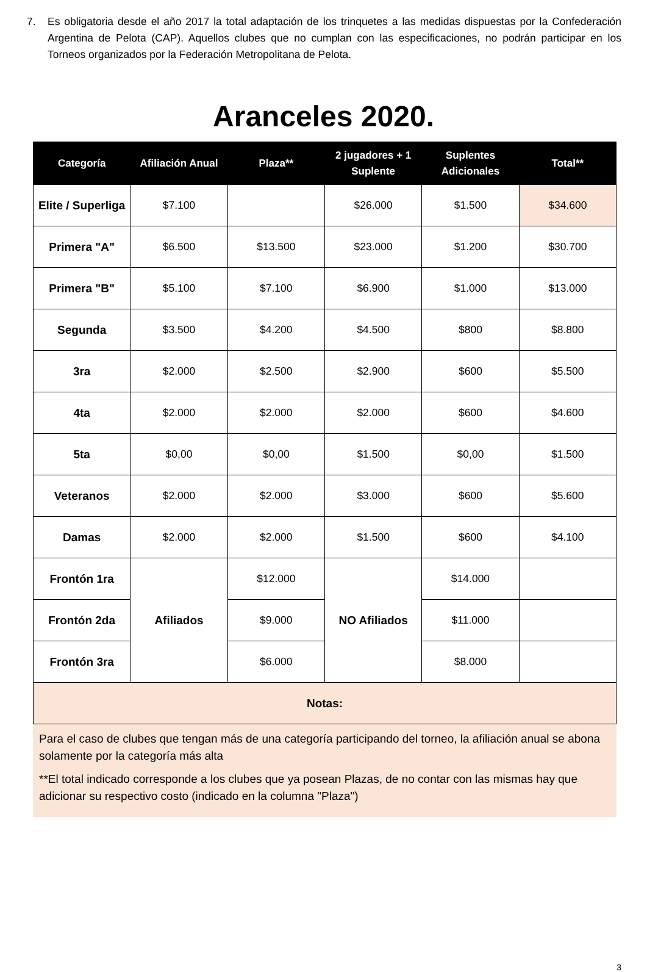7. Es obligatoria desde el año 2017 la total adaptación de los trinquetes a las medidas dispuestas por la Confederación Argentina de Pelota (CAP). Aquellos clubes que no cumplan con las especificaciones, no podrán participar en los Torneos organizados por la Federación Metropolitana de Pelota.
Aranceles 2020.
| Categoría | Afiliación Anual | Plaza** | 2 jugadores + 1 Suplente | Suplentes Adicionales | Total** |
| --- | --- | --- | --- | --- | --- |
| Elite / Superliga | $7.100 | | $26.000 | $1.500 | $34.600 |
| Primera "A" | $6.500 | $13.500 | $23.000 | $1.200 | $30.700 |
| Primera "B" | $5.100 | $7.100 | $6.900 | $1.000 | $13.000 |
| Segunda | $3.500 | $4.200 | $4.500 | $800 | $8.800 |
| 3ra | $2.000 | $2.500 | $2.900 | $600 | $5.500 |
| 4ta | $2.000 | $2.000 | $2.000 | $600 | $4.600 |
| 5ta | $0,00 | $0,00 | $1.500 | $0,00 | $1.500 |
| Veteranos | $2.000 | $2.000 | $3.000 | $600 | $5.600 |
| Damas | $2.000 | $2.000 | $1.500 | $600 | $4.100 |
| Frontón 1ra | Afiliados | $12.000 | NO Afiliados | $14.000 | |
| Frontón 2da | | $9.000 | | $11.000 | |
| Frontón 3ra | | $6.000 | | $8.000 | |
| Notas: | | | | | |
Para el caso de clubes que tengan más de una categoría participando del torneo, la afiliación anual se abona solamente por la categoría más alta
**El total indicado corresponde a los clubes que ya posean Plazas, de no contar con las mismas hay que adicionar su respectivo costo (indicado en la columna "Plaza")
3